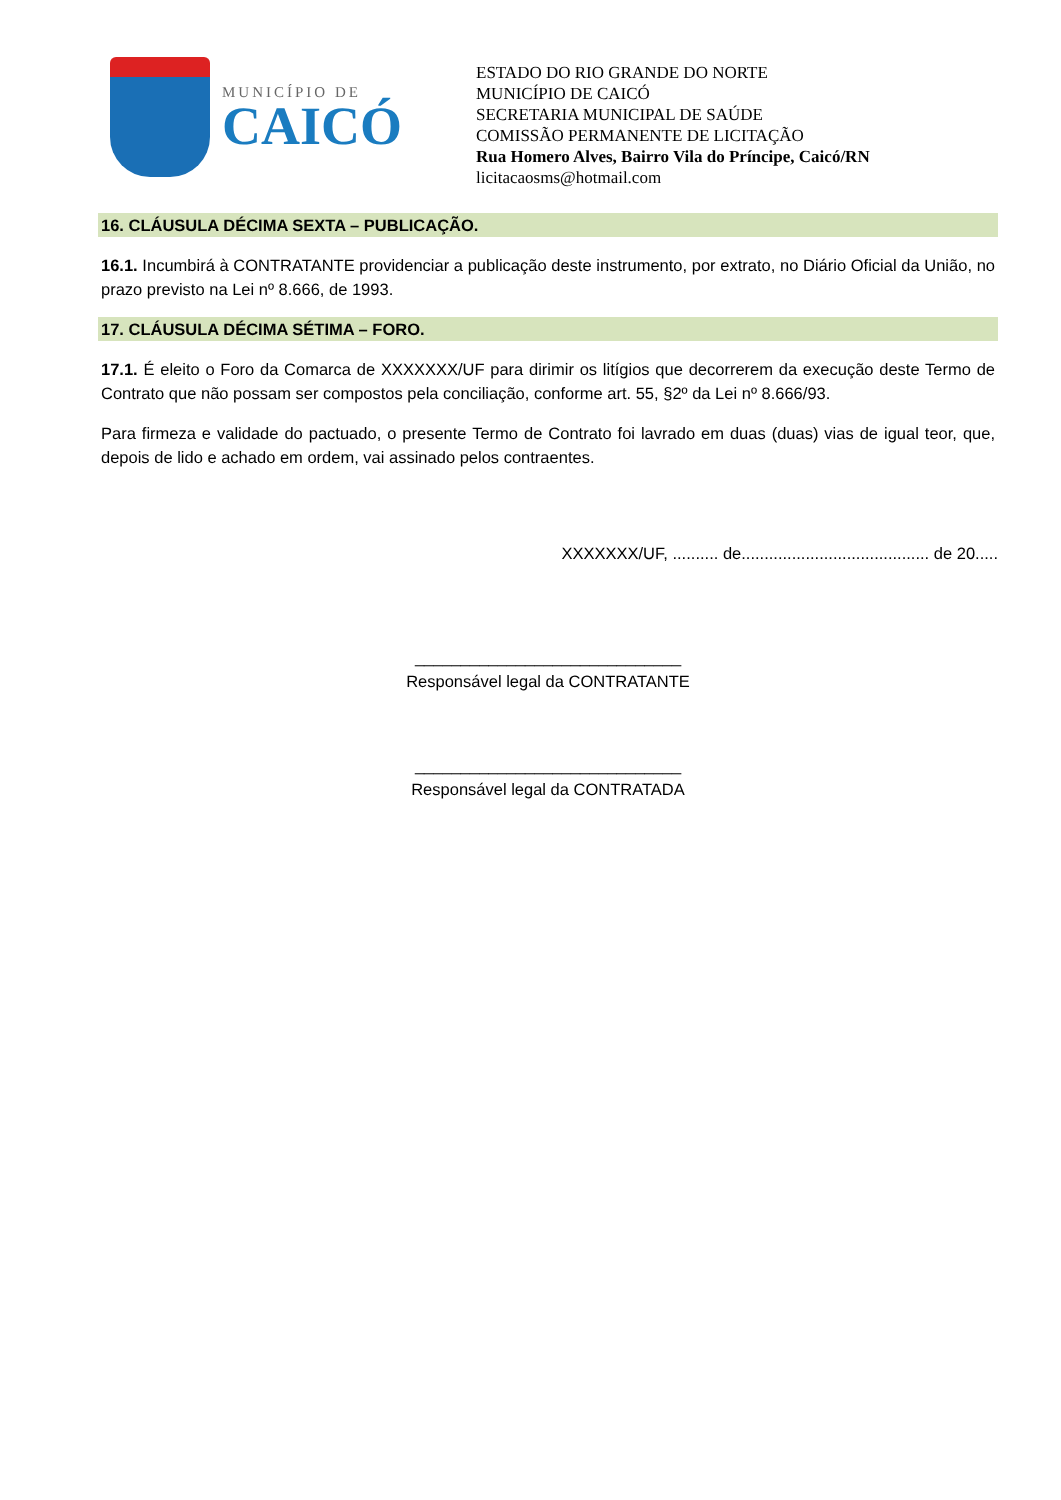MUNICÍPIO DE
CAICÓ
ESTADO DO RIO GRANDE DO NORTE
MUNICÍPIO DE CAICÓ
SECRETARIA MUNICIPAL DE SAÚDE
COMISSÃO PERMANENTE DE LICITAÇÃO
Rua Homero Alves, Bairro Vila do Príncipe, Caicó/RN
licitacaosms@hotmail.com
16. CLÁUSULA DÉCIMA SEXTA – PUBLICAÇÃO.
16.1. Incumbirá à CONTRATANTE providenciar a publicação deste instrumento, por extrato, no Diário Oficial da União, no prazo previsto na Lei nº 8.666, de 1993.
17. CLÁUSULA DÉCIMA SÉTIMA – FORO.
17.1. É eleito o Foro da Comarca de XXXXXXX/UF para dirimir os litígios que decorrerem da execução deste Termo de Contrato que não possam ser compostos pela conciliação, conforme art. 55, §2º da Lei nº 8.666/93.
Para firmeza e validade do pactuado, o presente Termo de Contrato foi lavrado em duas (duas) vias de igual teor, que, depois de lido e achado em ordem, vai assinado pelos contraentes.
XXXXXXX/UF, .......... de......................................... de 20.....
_____________________________
Responsável legal da CONTRATANTE
_____________________________
Responsável legal da CONTRATADA